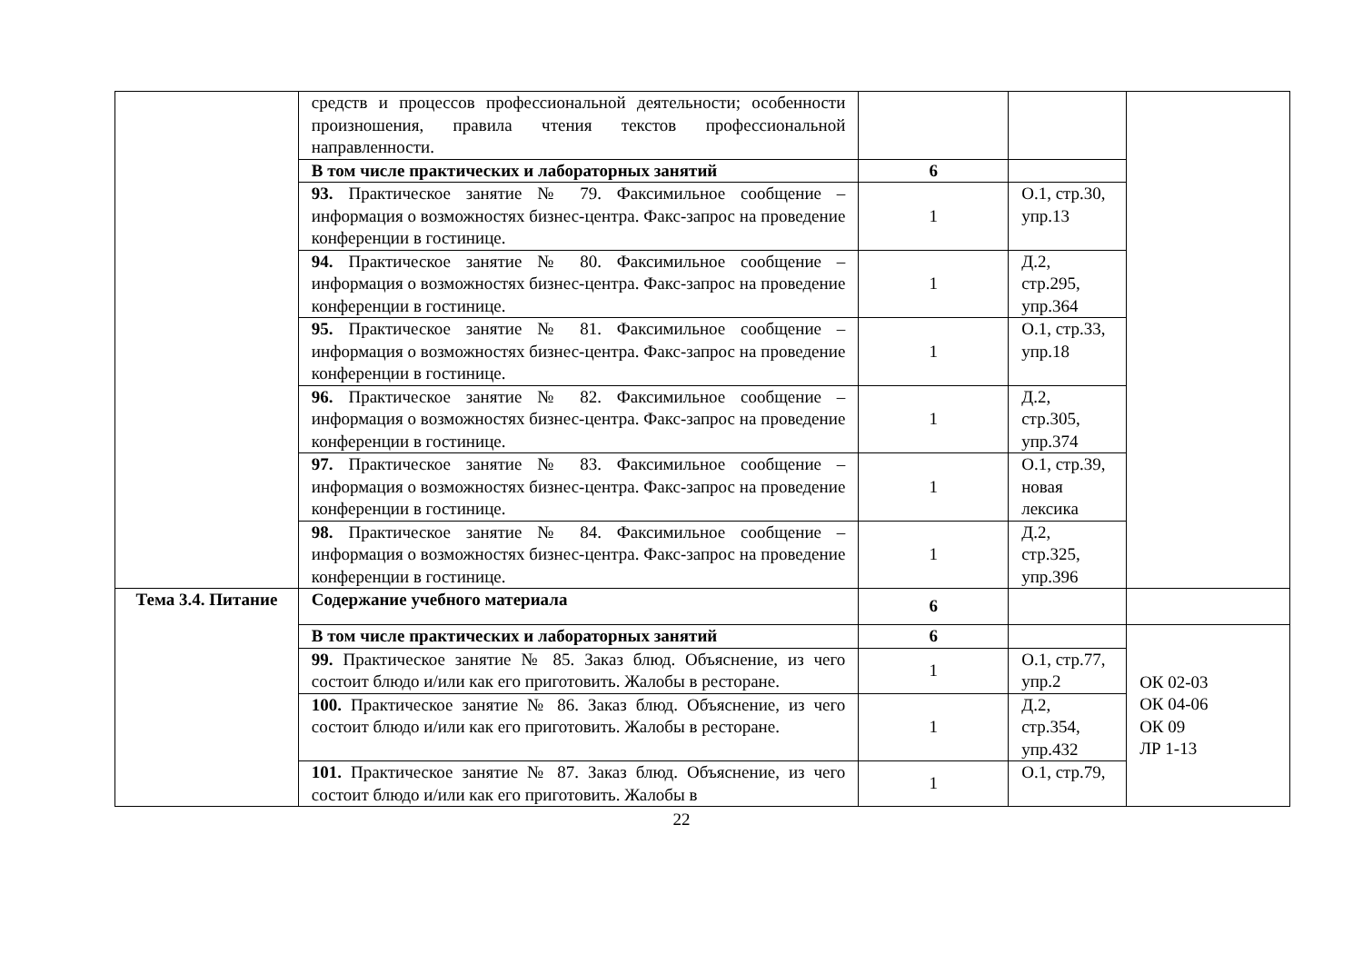| | средств и процессов профессиональной деятельности; особенности произношения, правила чтения текстов профессиональной направленности. | | | |
| | В том числе практических и лабораторных занятий | 6 | | |
| | 93. Практическое занятие № 79. Факсимильное сообщение – информация о возможностях бизнес-центра. Факс-запрос на проведение конференции в гостинице. | 1 | О.1, стр.30, упр.13 | |
| | 94. Практическое занятие № 80. Факсимильное сообщение – информация о возможностях бизнес-центра. Факс-запрос на проведение конференции в гостинице. | 1 | Д.2, стр.295, упр.364 | |
| | 95. Практическое занятие № 81. Факсимильное сообщение – информация о возможностях бизнес-центра. Факс-запрос на проведение конференции в гостинице. | 1 | О.1, стр.33, упр.18 | |
| | 96. Практическое занятие № 82. Факсимильное сообщение – информация о возможностях бизнес-центра. Факс-запрос на проведение конференции в гостинице. | 1 | Д.2, стр.305, упр.374 | |
| | 97. Практическое занятие № 83. Факсимильное сообщение – информация о возможностях бизнес-центра. Факс-запрос на проведение конференции в гостинице. | 1 | О.1, стр.39, новая лексика | |
| | 98. Практическое занятие № 84. Факсимильное сообщение – информация о возможностях бизнес-центра. Факс-запрос на проведение конференции в гостинице. | 1 | Д.2, стр.325, упр.396 | |
| Тема 3.4. Питание | Содержание учебного материала | 6 | | |
| | В том числе практических и лабораторных занятий | 6 | | ОК 02-03 ОК 04-06 ОК 09 ЛР 1-13 |
| | 99. Практическое занятие № 85. Заказ блюд. Объяснение, из чего состоит блюдо и/или как его приготовить. Жалобы в ресторане. | 1 | О.1, стр.77, упр.2 | |
| | 100. Практическое занятие № 86. Заказ блюд. Объяснение, из чего состоит блюдо и/или как его приготовить. Жалобы в ресторане. | 1 | Д.2, стр.354, упр.432 | |
| | 101. Практическое занятие № 87. Заказ блюд. Объяснение, из чего состоит блюдо и/или как его приготовить. Жалобы в | 1 | О.1, стр.79, | |
22